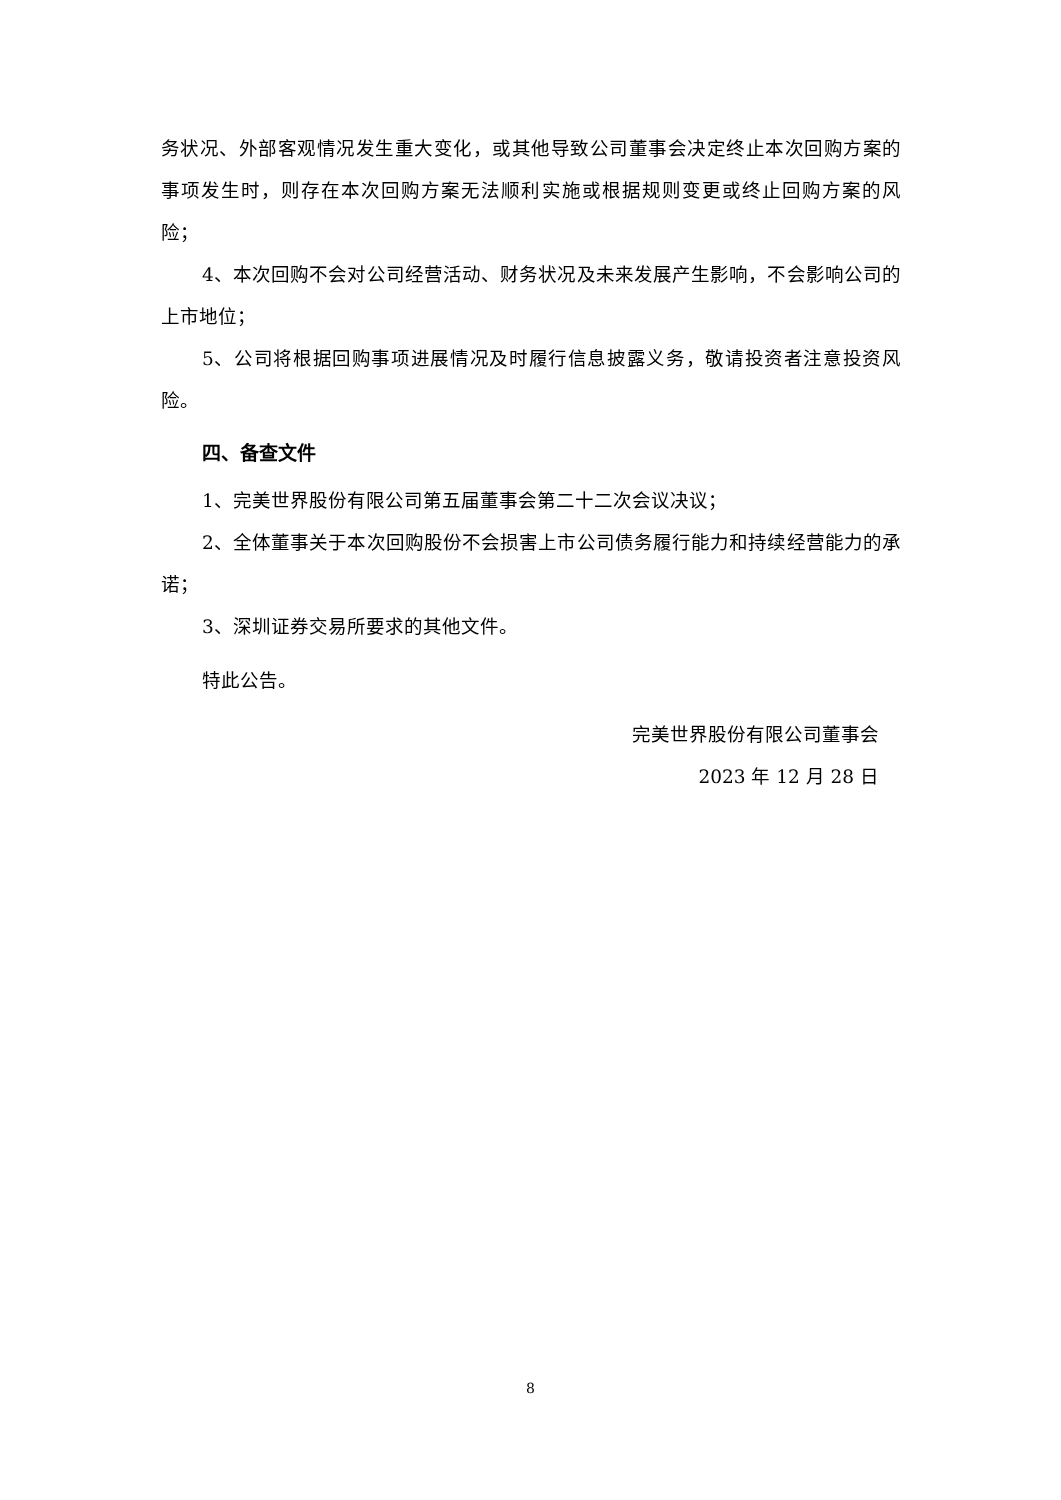务状况、外部客观情况发生重大变化，或其他导致公司董事会决定终止本次回购方案的事项发生时，则存在本次回购方案无法顺利实施或根据规则变更或终止回购方案的风险；
4、本次回购不会对公司经营活动、财务状况及未来发展产生影响，不会影响公司的上市地位；
5、公司将根据回购事项进展情况及时履行信息披露义务，敬请投资者注意投资风险。
四、备查文件
1、完美世界股份有限公司第五届董事会第二十二次会议决议；
2、全体董事关于本次回购股份不会损害上市公司债务履行能力和持续经营能力的承诺；
3、深圳证券交易所要求的其他文件。
特此公告。
完美世界股份有限公司董事会
2023 年 12 月 28 日
8